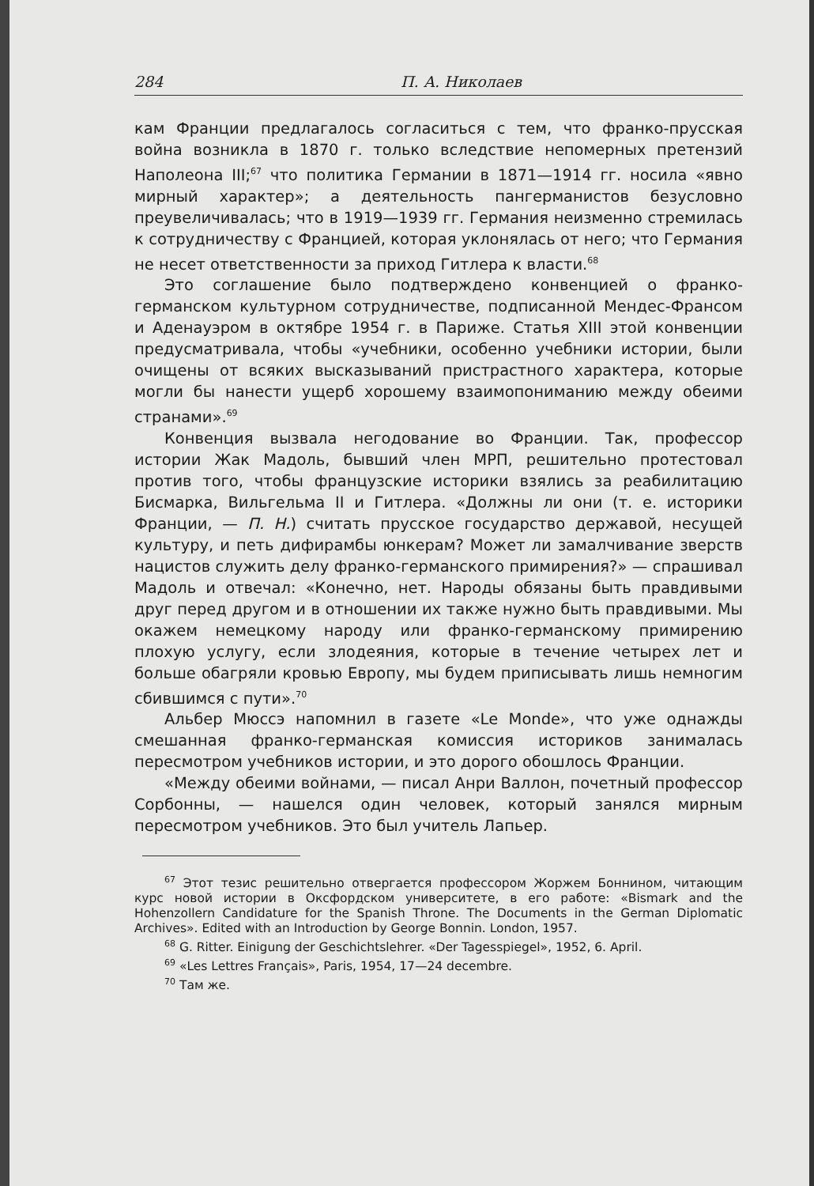284 П. А. Николаев
кам Франции предлагалось согласиться с тем, что франко-прусская война возникла в 1870 г. только вследствие непомерных претензий Наполеона III;<sup>67</sup> что политика Германии в 1871—1914 гг. носила «явно мирный характер»; а деятельность пангерманистов безусловно преувеличивалась; что в 1919—1939 гг. Германия неизменно стремилась к сотрудничеству с Францией, которая уклонялась от него; что Германия не несет ответственности за приход Гитлера к власти.<sup>68</sup>
Это соглашение было подтверждено конвенцией о франко-германском культурном сотрудничестве, подписанной Мендес-Франсом и Аденауэром в октябре 1954 г. в Париже. Статья XIII этой конвенции предусматривала, чтобы «учебники, особенно учебники истории, были очищены от всяких высказываний пристрастного характера, которые могли бы нанести ущерб хорошему взаимопониманию между обеими странами».<sup>69</sup>
Конвенция вызвала негодование во Франции. Так, профессор истории Жак Мадоль, бывший член МРП, решительно протестовал против того, чтобы французские историки взялись за реабилитацию Бисмарка, Вильгельма II и Гитлера. «Должны ли они (т. е. историки Франции, — П. Н.) считать прусское государство державой, несущей культуру, и петь дифирамбы юнкерам? Может ли замалчивание зверств нацистов служить делу франко-германского примирения?» — спрашивал Мадоль и отвечал: «Конечно, нет. Народы обязаны быть правдивыми друг перед другом и в отношении их также нужно быть правдивыми. Мы окажем немецкому народу или франко-германскому примирению плохую услугу, если злодеяния, которые в течение четырех лет и больше обагряли кровью Европу, мы будем приписывать лишь немногим сбившимся с пути».<sup>70</sup>
Альбер Мюссэ напомнил в газете «Le Monde», что уже однажды смешанная франко-германская комиссия историков занималась пересмотром учебников истории, и это дорого обошлось Франции.
«Между обеими войнами, — писал Анри Валлон, почетный профессор Сорбонны, — нашелся один человек, который занялся мирным пересмотром учебников. Это был учитель Лапьер.
<sup>67</sup> Этот тезис решительно отвергается профессором Жоржем Боннином, читающим курс новой истории в Оксфордском университете, в его работе: «Bismark and the Hohenzollern Candidature for the Spanish Throne. The Documents in the German Diplomatic Archives». Edited with an Introduction by George Bonnin. London, 1957.
<sup>68</sup> G. Ritter. Einigung der Geschichtslehrer. «Der Tagesspiegel», 1952, 6. April.
<sup>69</sup> «Les Lettres Français», Paris, 1954, 17—24 decembre.
<sup>70</sup> Там же.